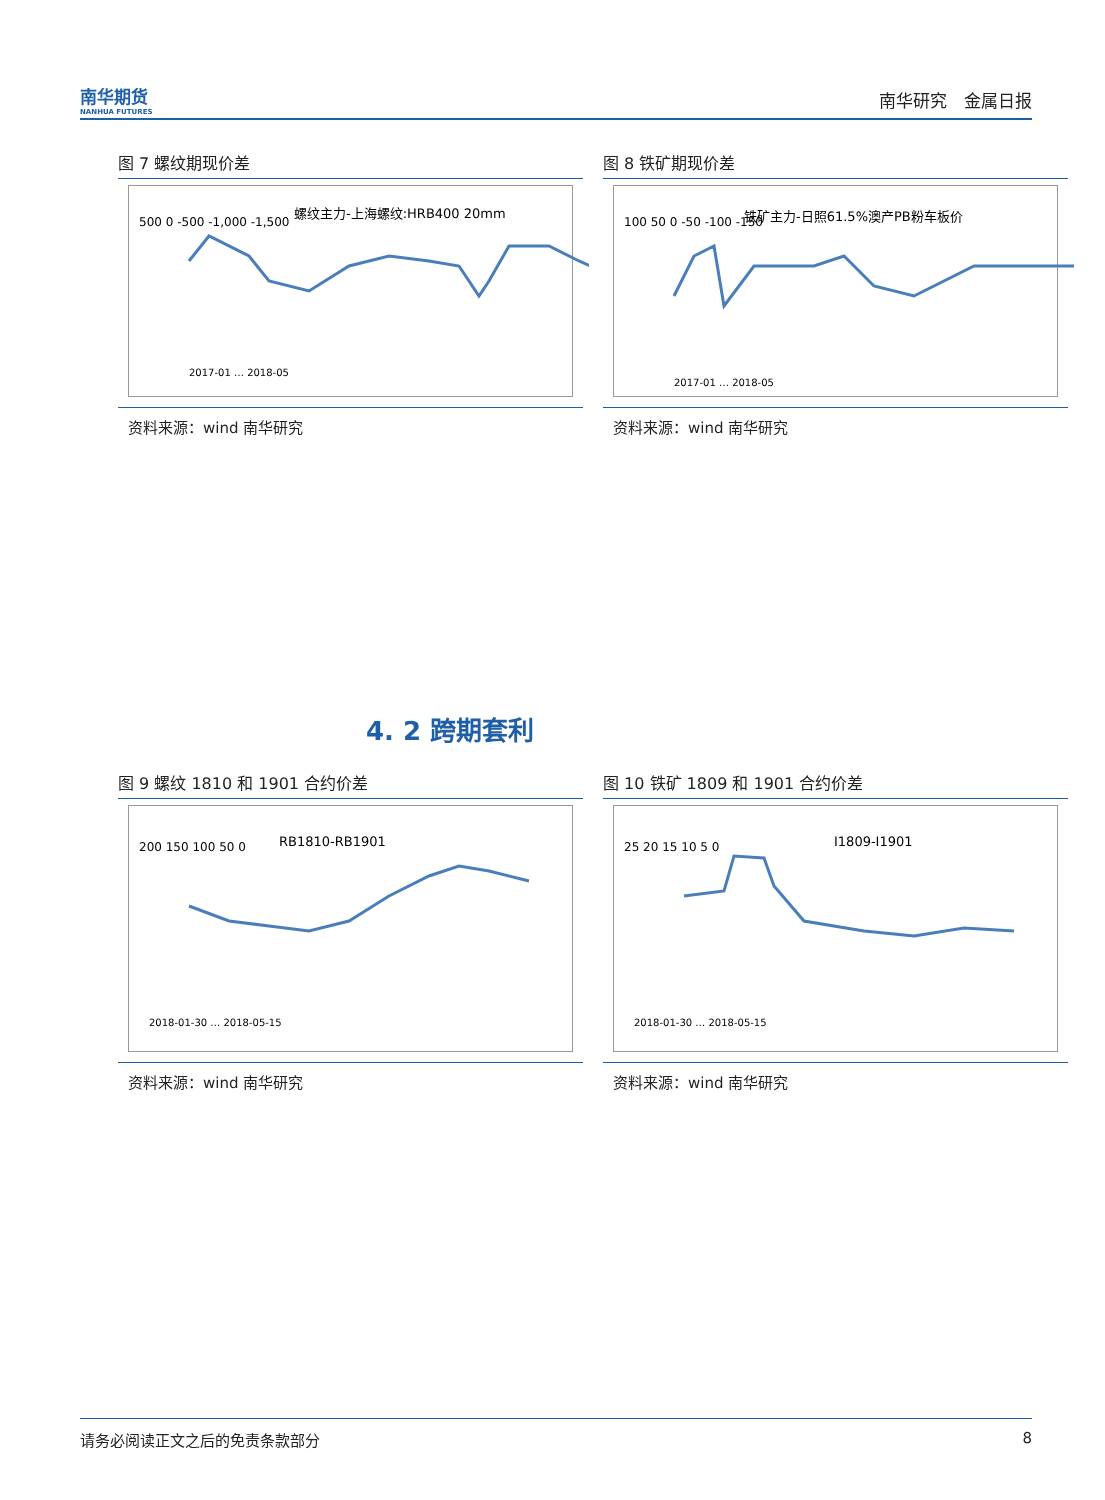南华期货
NANHUA FUTURES
南华研究　金属日报
图 7 螺纹期现价差
螺纹主力-上海螺纹:HRB400 20mm
500 0 -500 -1,000 -1,500
2017-01 … 2018-05
资料来源：wind 南华研究
图 8 铁矿期现价差
铁矿主力-日照61.5%澳产PB粉车板价
100 50 0 -50 -100 -150
2017-01 … 2018-05
资料来源：wind 南华研究
4. 2 跨期套利
图 9 螺纹 1810 和 1901 合约价差
RB1810-RB1901
200 150 100 50 0
2018-01-30 … 2018-05-15
资料来源：wind 南华研究
图 10 铁矿 1809 和 1901 合约价差
I1809-I1901
25 20 15 10 5 0
2018-01-30 … 2018-05-15
资料来源：wind 南华研究
请务必阅读正文之后的免责条款部分 8